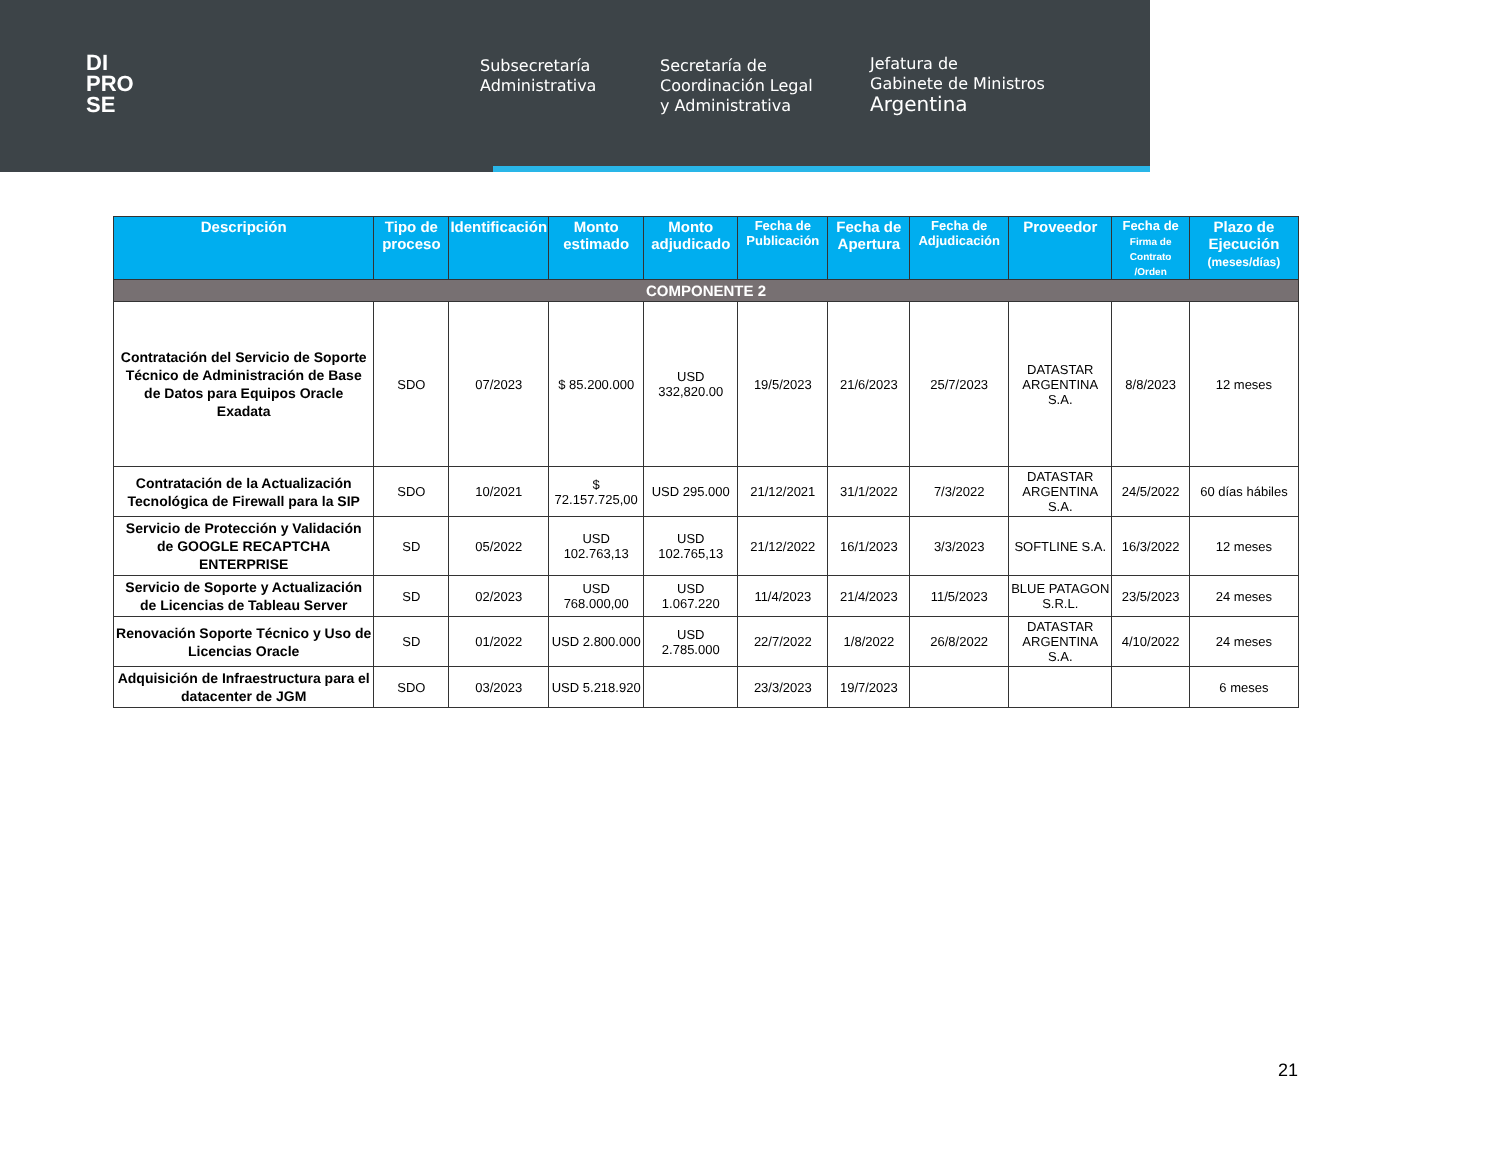DI
PRO
SE
Subsecretaría
Administrativa
Secretaría de
Coordinación Legal
y Administrativa
Jefatura de
Gabinete de Ministros
Argentina
| Descripción | Tipo de proceso | Identificación | Monto estimado | Monto adjudicado | Fecha de Publicación | Fecha de Apertura | Fecha de Adjudicación | Proveedor | Fecha de Firma de Contrato /Orden | Plazo de Ejecución (meses/días) |
| --- | --- | --- | --- | --- | --- | --- | --- | --- | --- | --- |
| COMPONENTE 2 | | | | | | | | | | |
| Contratación del Servicio de Soporte Técnico de Administración de Base de Datos para Equipos Oracle Exadata | SDO | 07/2023 | $ 85.200.000 | USD 332,820.00 | 19/5/2023 | 21/6/2023 | 25/7/2023 | DATASTAR ARGENTINA S.A. | 8/8/2023 | 12 meses |
| Contratación de la Actualización Tecnológica de Firewall para la SIP | SDO | 10/2021 | $ 72.157.725,00 | USD 295.000 | 21/12/2021 | 31/1/2022 | 7/3/2022 | DATASTAR ARGENTINA S.A. | 24/5/2022 | 60 días hábiles |
| Servicio de Protección y Validación de GOOGLE RECAPTCHA ENTERPRISE | SD | 05/2022 | USD 102.763,13 | USD 102.765,13 | 21/12/2022 | 16/1/2023 | 3/3/2023 | SOFTLINE S.A. | 16/3/2022 | 12 meses |
| Servicio de Soporte y Actualización de Licencias de Tableau Server | SD | 02/2023 | USD 768.000,00 | USD 1.067.220 | 11/4/2023 | 21/4/2023 | 11/5/2023 | BLUE PATAGON S.R.L. | 23/5/2023 | 24 meses |
| Renovación Soporte Técnico y Uso de Licencias Oracle | SD | 01/2022 | USD 2.800.000 | USD 2.785.000 | 22/7/2022 | 1/8/2022 | 26/8/2022 | DATASTAR ARGENTINA S.A. | 4/10/2022 | 24 meses |
| Adquisición de Infraestructura para el datacenter de JGM | SDO | 03/2023 | USD 5.218.920 | | 23/3/2023 | 19/7/2023 | | | | 6 meses |
21